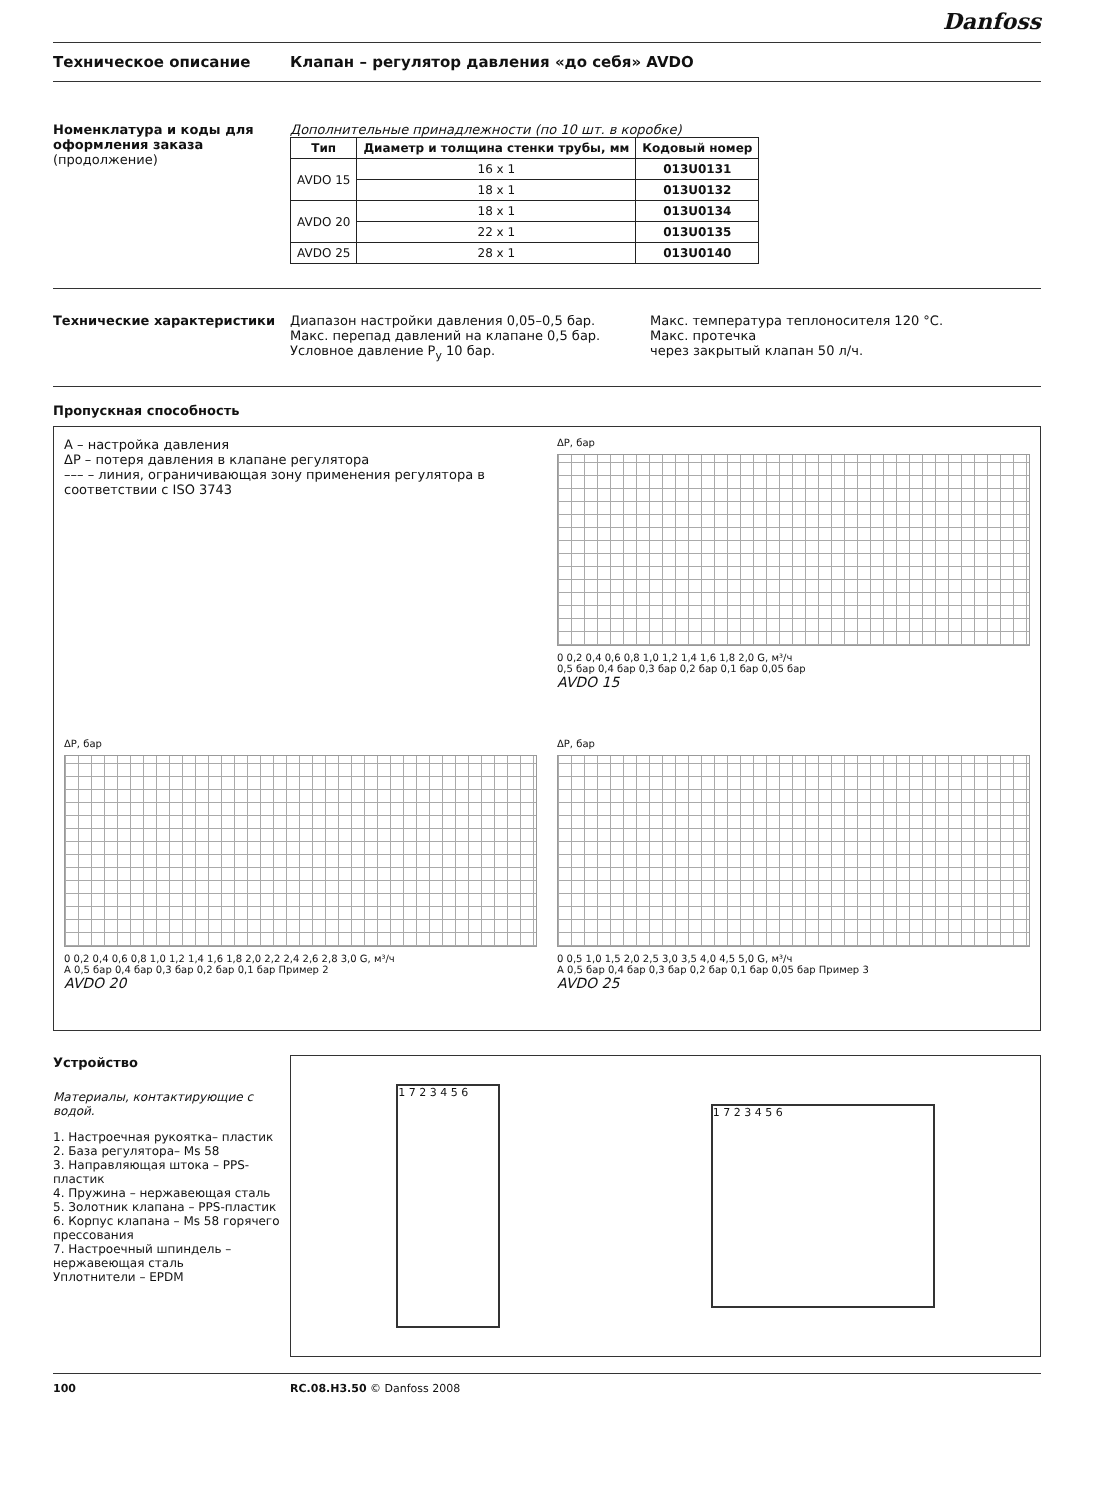Danfoss
Техническое описание Клапан – регулятор давления «до себя» AVDO
Номенклатура и коды для оформления заказа
(продолжение)
Дополнительные принадлежности (по 10 шт. в коробке)
| Тип | Диаметр и толщина стенки трубы, мм | Кодовый номер |
| --- | --- | --- |
| AVDO 15 | 16 x 1 | 013U0131 |
| | 18 x 1 | 013U0132 |
| AVDO 20 | 18 x 1 | 013U0134 |
| | 22 x 1 | 013U0135 |
| AVDO 25 | 28 x 1 | 013U0140 |
Технические характеристики Диапазон настройки давления 0,05–0,5 бар.
Макс. перепад давлений на клапане 0,5 бар.
Условное давление P<sub>y</sub> 10 бар.
Макс. температура теплоносителя 120 °C.
Макс. протечка
через закрытый клапан 50 л/ч.
Пропускная способность
A – настройка давления
ΔP – потеря давления в клапане регулятора
––– – линия, ограничивающая зону применения регулятора в соответствии с ISO 3743
ΔP, бар
0 0,2 0,4 0,6 0,8 1,0 1,2 1,4 1,6 1,8 2,0 G, м³/ч
0,5 бар 0,4 бар 0,3 бар 0,2 бар 0,1 бар 0,05 бар
AVDO 15
ΔP, бар
0 0,2 0,4 0,6 0,8 1,0 1,2 1,4 1,6 1,8 2,0 2,2 2,4 2,6 2,8 3,0 G, м³/ч
A 0,5 бар 0,4 бар 0,3 бар 0,2 бар 0,1 бар Пример 2
AVDO 20
ΔP, бар
0 0,5 1,0 1,5 2,0 2,5 3,0 3,5 4,0 4,5 5,0 G, м³/ч
A 0,5 бар 0,4 бар 0,3 бар 0,2 бар 0,1 бар 0,05 бар Пример 3
AVDO 25
Устройство
Материалы, контактирующие с водой.
1. Настроечная рукоятка– пластик
2. База регулятора– Ms 58
3. Направляющая штока – PPS-пластик
4. Пружина – нержавеющая сталь
5. Золотник клапана – PPS-пластик
6. Корпус клапана – Ms 58 горячего прессования
7. Настроечный шпиндель – нержавеющая сталь
Уплотнители – EPDM
1 7 2 3 4 5 6
1 7 2 3 4 5 6
100 RC.08.H3.50 © Danfoss 2008